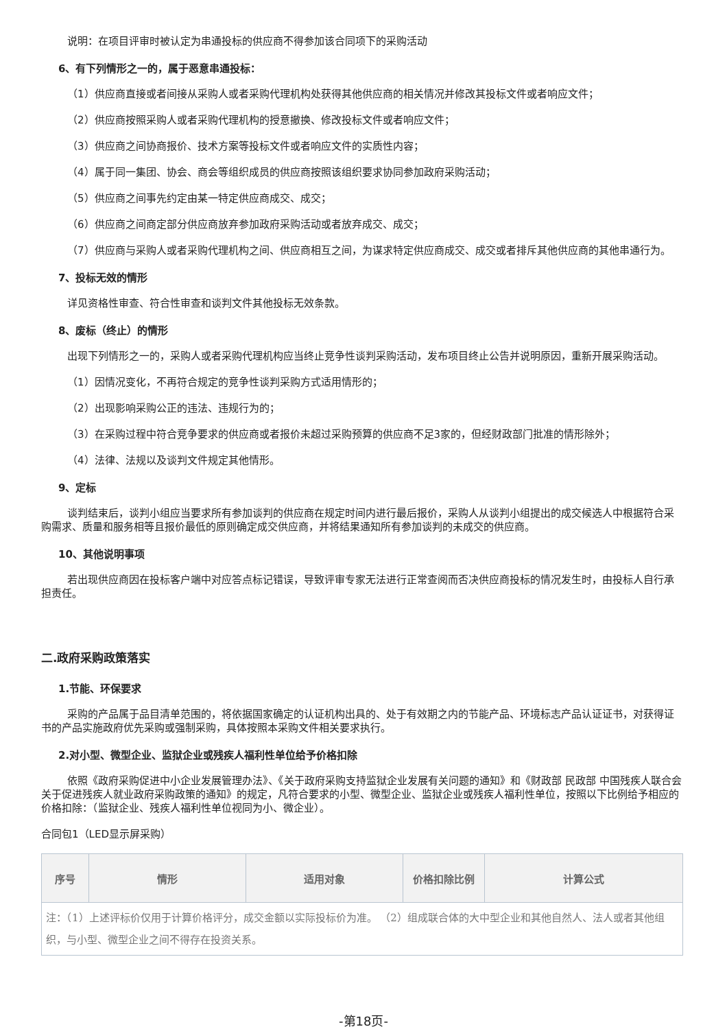说明：在项目评审时被认定为串通投标的供应商不得参加该合同项下的采购活动
6、有下列情形之一的，属于恶意串通投标：
（1）供应商直接或者间接从采购人或者采购代理机构处获得其他供应商的相关情况并修改其投标文件或者响应文件；
（2）供应商按照采购人或者采购代理机构的授意撤换、修改投标文件或者响应文件；
（3）供应商之间协商报价、技术方案等投标文件或者响应文件的实质性内容；
（4）属于同一集团、协会、商会等组织成员的供应商按照该组织要求协同参加政府采购活动；
（5）供应商之间事先约定由某一特定供应商成交、成交；
（6）供应商之间商定部分供应商放弃参加政府采购活动或者放弃成交、成交；
（7）供应商与采购人或者采购代理机构之间、供应商相互之间，为谋求特定供应商成交、成交或者排斥其他供应商的其他串通行为。
7、投标无效的情形
详见资格性审查、符合性审查和谈判文件其他投标无效条款。
8、废标（终止）的情形
出现下列情形之一的，采购人或者采购代理机构应当终止竞争性谈判采购活动，发布项目终止公告并说明原因，重新开展采购活动。
（1）因情况变化，不再符合规定的竞争性谈判采购方式适用情形的；
（2）出现影响采购公正的违法、违规行为的；
（3）在采购过程中符合竞争要求的供应商或者报价未超过采购预算的供应商不足3家的，但经财政部门批准的情形除外；
（4）法律、法规以及谈判文件规定其他情形。
9、定标
谈判结束后，谈判小组应当要求所有参加谈判的供应商在规定时间内进行最后报价，采购人从谈判小组提出的成交候选人中根据符合采购需求、质量和服务相等且报价最低的原则确定成交供应商，并将结果通知所有参加谈判的未成交的供应商。
10、其他说明事项
若出现供应商因在投标客户端中对应答点标记错误，导致评审专家无法进行正常查阅而否决供应商投标的情况发生时，由投标人自行承担责任。
二.政府采购政策落实
1.节能、环保要求
采购的产品属于品目清单范围的，将依据国家确定的认证机构出具的、处于有效期之内的节能产品、环境标志产品认证证书，对获得证书的产品实施政府优先采购或强制采购，具体按照本采购文件相关要求执行。
2.对小型、微型企业、监狱企业或残疾人福利性单位给予价格扣除
依照《政府采购促进中小企业发展管理办法》、《关于政府采购支持监狱企业发展有关问题的通知》和《财政部 民政部 中国残疾人联合会关于促进残疾人就业政府采购政策的通知》的规定，凡符合要求的小型、微型企业、监狱企业或残疾人福利性单位，按照以下比例给予相应的价格扣除：（监狱企业、残疾人福利性单位视同为小、微企业）。
合同包1（LED显示屏采购）
| 序号 | 情形 | 适用对象 | 价格扣除比例 | 计算公式 |
| --- | --- | --- | --- | --- |
| 注：（1）上述评标价仅用于计算价格评分，成交金额以实际投标价为准。 （2）组成联合体的大中型企业和其他自然人、法人或者其他组织，与小型、微型企业之间不得存在投资关系。 | | | | |
-第18页-